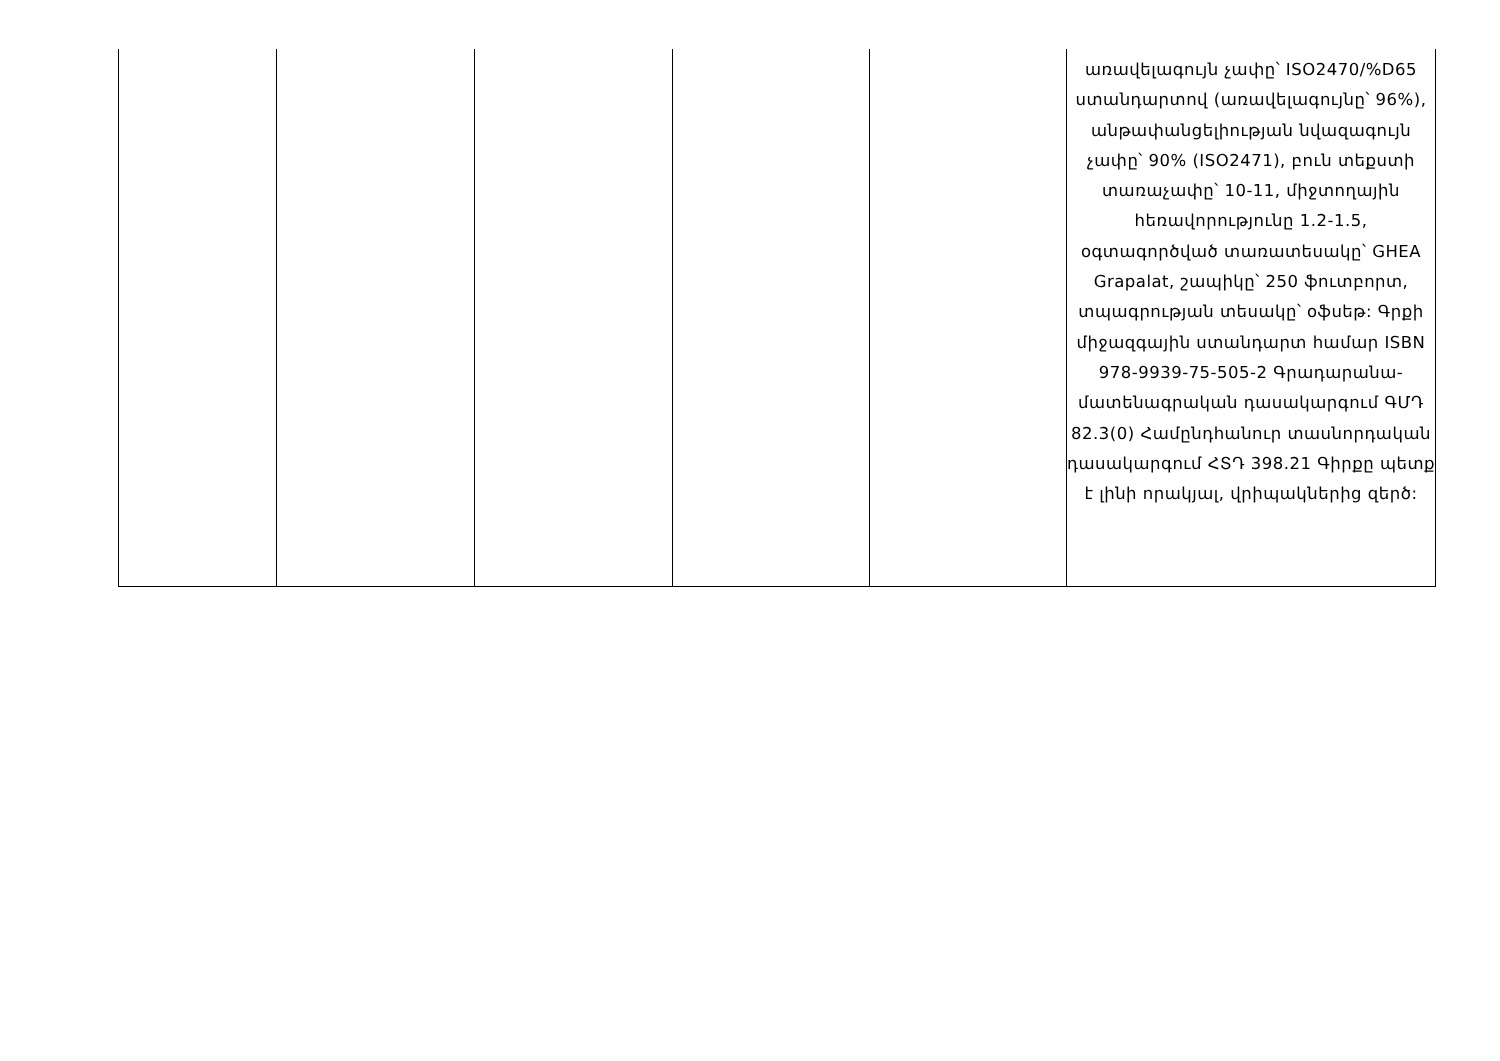| | | | | | առավելագույն չափը՝ ISO2470/%D65 ստանդարտով (առավելագույնը՝ 96%), անթափանցելիության նվազագույն չափը՝ 90% (ISO2471), բուն տեքստի տառաչափը՝ 10-11, միջտողային հեռավորությունը 1.2-1.5, օգտագործված տառատեսակը՝ GHEA Grapalat, շապիկը՝ 250 ֆուտբորտ, տպագրության տեսակը՝ օֆսեթ: Գրքի միջազգային ստանդարտ համար ISBN 978-9939-75-505-2 Գրադարանա-մատենագրական դասակարգում ԳՄԴ 82.3(0) Համընդհանուր տասնորդական դասակարգում ՀՏԴ 398.21 Գիրքը պետք է լինի որակյալ, վրիպակներից զերծ: |